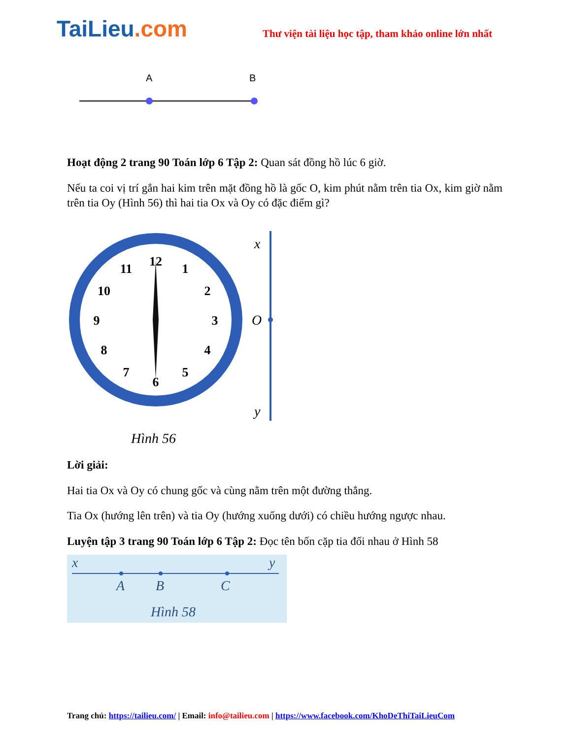TaiLieu.com
Thư viện tài liệu học tập, tham khảo online lớn nhất
A
B
Hoạt động 2 trang 90 Toán lớp 6 Tập 2: Quan sát đồng hồ lúc 6 giờ.
Nếu ta coi vị trí gắn hai kim trên mặt đồng hồ là gốc O, kim phút nằm trên tia Ox, kim giờ nằm trên tia Oy (Hình 56) thì hai tia Ox và Oy có đặc điểm gì?
12
1
2
3
4
5
6
7
8
9
10
11
x
O
y
Hình 56
Lời giải:
Hai tia Ox và Oy có chung gốc và cùng nằm trên một đường thẳng.
Tia Ox (hướng lên trên) và tia Oy (hướng xuống dưới) có chiều hướng ngược nhau.
Luyện tập 3 trang 90 Toán lớp 6 Tập 2: Đọc tên bốn cặp tia đối nhau ở Hình 58
x
y
A
B
C
Hình 58
Trang chủ: https://tailieu.com/ | Email: info@tailieu.com | https://www.facebook.com/KhoDeThiTaiLieuCom